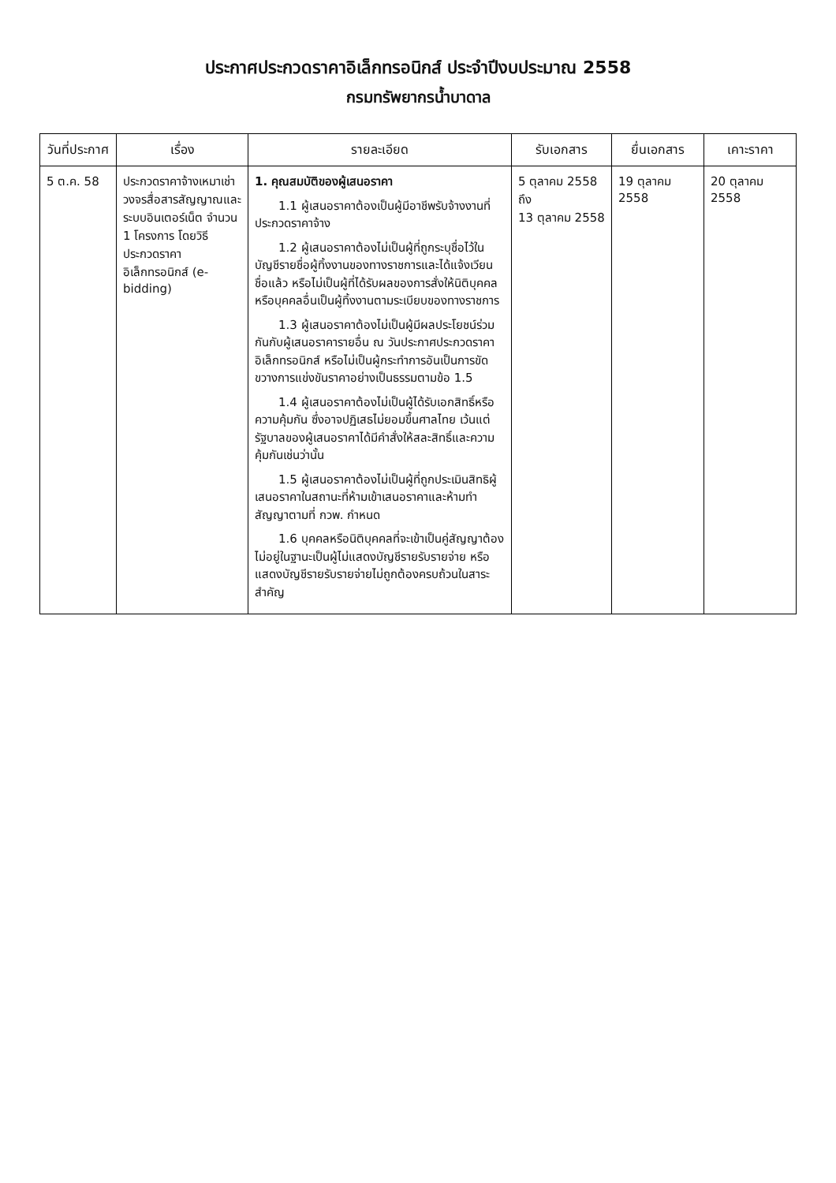ประกาศประกวดราคาอิเล็กทรอนิกส์ ประจำปีงบประมาณ 2558
กรมทรัพยากรน้ำบาดาล
| วันที่ประกาศ | เรื่อง | รายละเอียด | รับเอกสาร | ยื่นเอกสาร | เคาะราคา |
| --- | --- | --- | --- | --- | --- |
| 5 ต.ค. 58 | ประกวดราคาจ้างเหมาเช่าวงจรสื่อสารสัญญาณและระบบอินเตอร์เน็ต จำนวน 1 โครงการ โดยวิธีประกวดราคาอิเล็กทรอนิกส์ (e-bidding) | 1. คุณสมบัติของผู้เสนอราคา 1.1 ผู้เสนอราคาต้องเป็นผู้มีอาชีพรับจ้างงานที่ประกวดราคาจ้าง 1.2 ผู้เสนอราคาต้องไม่เป็นผู้ที่ถูกระบุชื่อไว้ในบัญชีรายชื่อผู้ทิ้งงานของทางราชการและได้แจ้งเวียนชื่อแล้ว หรือไม่เป็นผู้ที่ได้รับผลของการสั่งให้นิติบุคคลหรือบุคคลอื่นเป็นผู้ทิ้งงานตามระเบียบของทางราชการ 1.3 ผู้เสนอราคาต้องไม่เป็นผู้มีผลประโยชน์ร่วมกันกับผู้เสนอราคารายอื่น ณ วันประกาศประกวดราคาอิเล็กทรอนิกส์ หรือไม่เป็นผู้กระทำการอันเป็นการขัดขวางการแข่งขันราคาอย่างเป็นธรรมตามข้อ 1.5 1.4 ผู้เสนอราคาต้องไม่เป็นผู้ได้รับเอกสิทธิ์หรือความคุ้มกัน ซึ่งอาจปฏิเสธไม่ยอมขึ้นศาลไทย เว้นแต่รัฐบาลของผู้เสนอราคาได้มีคำสั่งให้สละสิทธิ์และความคุ้มกันเช่นว่านั้น 1.5 ผู้เสนอราคาต้องไม่เป็นผู้ที่ถูกประเมินสิทธิผู้เสนอราคาในสถานะที่ห้ามเข้าเสนอราคาและห้ามทำสัญญาตามที่ กวพ. กำหนด 1.6 บุคคลหรือนิติบุคคลที่จะเข้าเป็นคู่สัญญาต้องไม่อยู่ในฐานะเป็นผู้ไม่แสดงบัญชีรายรับรายจ่าย หรือแสดงบัญชีรายรับรายจ่ายไม่ถูกต้องครบถ้วนในสาระสำคัญ | 5 ตุลาคม 2558 ถึง 13 ตุลาคม 2558 | 19 ตุลาคม 2558 | 20 ตุลาคม 2558 |